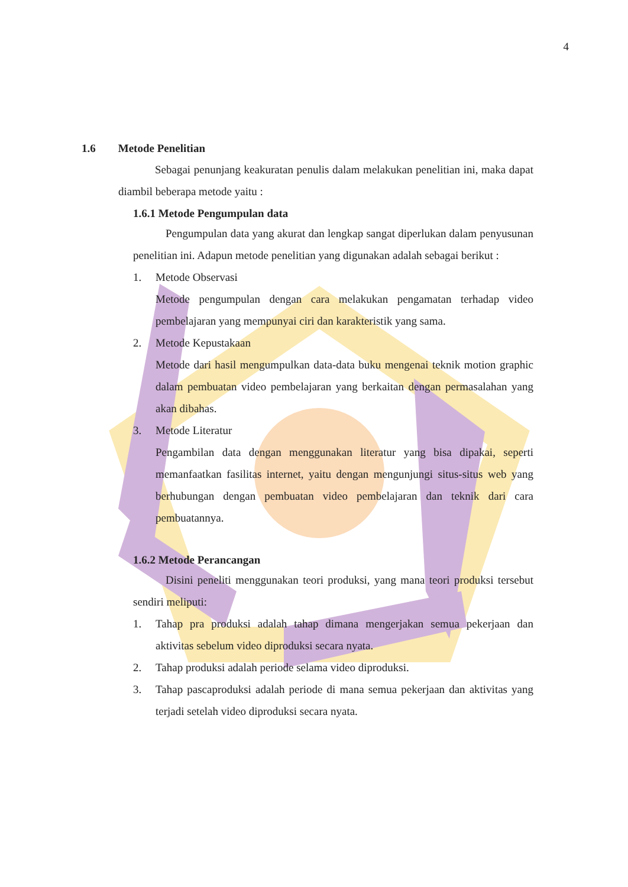4
1.6 Metode Penelitian
Sebagai penunjang keakuratan penulis dalam melakukan penelitian ini, maka dapat diambil beberapa metode yaitu :
1.6.1 Metode Pengumpulan data
Pengumpulan data yang akurat dan lengkap sangat diperlukan dalam penyusunan penelitian ini. Adapun metode penelitian yang digunakan adalah sebagai berikut :
1. Metode Observasi
Metode pengumpulan dengan cara melakukan pengamatan terhadap video pembelajaran yang mempunyai ciri dan karakteristik yang sama.
2. Metode Kepustakaan
Metode dari hasil mengumpulkan data-data buku mengenai teknik motion graphic dalam pembuatan video pembelajaran yang berkaitan dengan permasalahan yang akan dibahas.
3. Metode Literatur
Pengambilan data dengan menggunakan literatur yang bisa dipakai, seperti memanfaatkan fasilitas internet, yaitu dengan mengunjungi situs-situs web yang berhubungan dengan pembuatan video pembelajaran dan teknik dari cara pembuatannya.
1.6.2 Metode Perancangan
Disini peneliti menggunakan teori produksi, yang mana teori produksi tersebut sendiri meliputi:
1.
Tahap pra produksi adalah tahap dimana mengerjakan semua pekerjaan dan aktivitas sebelum video diproduksi secara nyata.
2.
Tahap produksi adalah periode selama video diproduksi.
3.
Tahap pascaproduksi adalah periode di mana semua pekerjaan dan aktivitas yang terjadi setelah video diproduksi secara nyata.